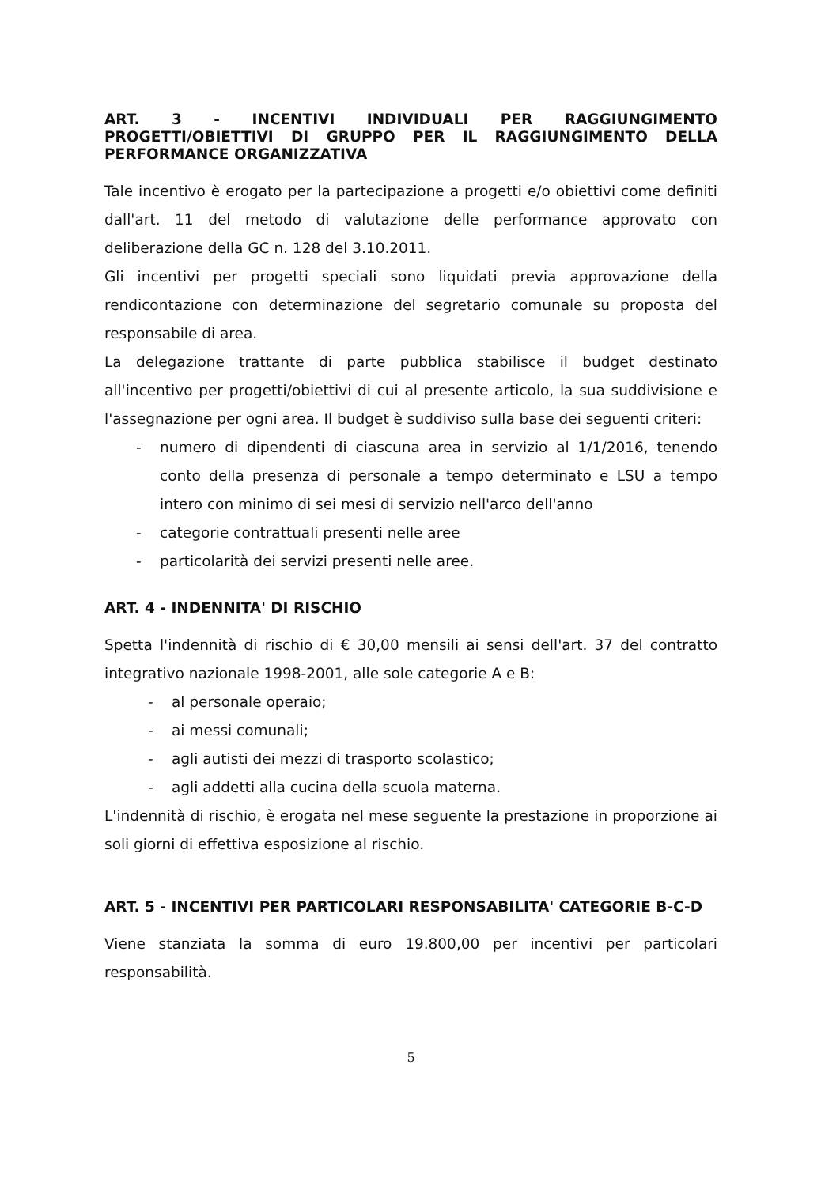ART. 3 - INCENTIVI INDIVIDUALI PER RAGGIUNGIMENTO PROGETTI/OBIETTIVI DI GRUPPO PER IL RAGGIUNGIMENTO DELLA PERFORMANCE ORGANIZZATIVA
Tale incentivo è erogato per la partecipazione a progetti e/o obiettivi come definiti dall'art. 11 del metodo di valutazione delle performance approvato con deliberazione della GC n. 128 del 3.10.2011.
Gli incentivi per progetti speciali sono liquidati previa approvazione della rendicontazione con determinazione del segretario comunale su proposta del responsabile di area.
La delegazione trattante di parte pubblica stabilisce il budget destinato all'incentivo per progetti/obiettivi di cui al presente articolo, la sua suddivisione e l'assegnazione per ogni area. Il budget è suddiviso sulla base dei seguenti criteri:
- numero di dipendenti di ciascuna area in servizio al 1/1/2016, tenendo conto della presenza di personale a tempo determinato e LSU a tempo intero con minimo di sei mesi di servizio nell'arco dell'anno
- categorie contrattuali presenti nelle aree
- particolarità dei servizi presenti nelle aree.
ART. 4 - INDENNITA' DI RISCHIO
Spetta l'indennità di rischio di € 30,00 mensili ai sensi dell'art. 37 del contratto integrativo nazionale 1998-2001, alle sole categorie A e B:
- al personale operaio;
- ai messi comunali;
- agli autisti dei mezzi di trasporto scolastico;
- agli addetti alla cucina della scuola materna.
L'indennità di rischio, è erogata nel mese seguente la prestazione in proporzione ai soli giorni di effettiva esposizione al rischio.
ART. 5 - INCENTIVI PER PARTICOLARI RESPONSABILITA' CATEGORIE B-C-D
Viene stanziata la somma di euro 19.800,00 per incentivi per particolari responsabilità.
5